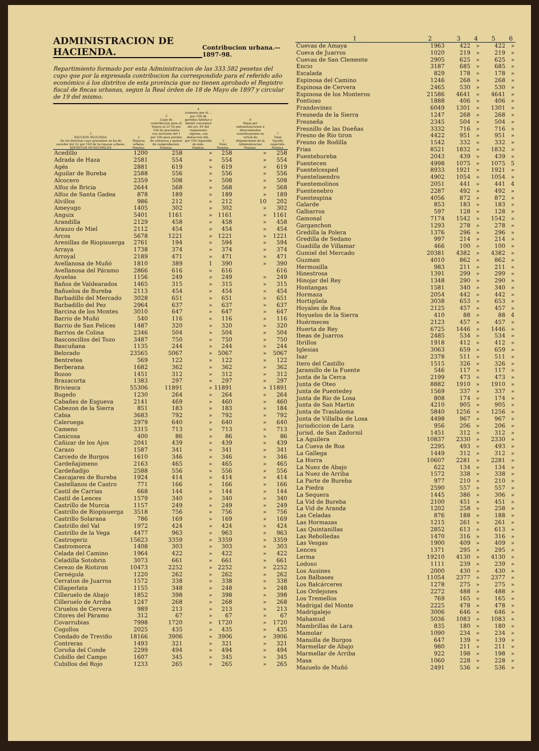ADMINISTRACION DE HACIENDA.
Contribucion urbana.—1897-98.
Repartimiento formado por esta Administracion de las 333.582 pesetas del cupo que por la expresada contribucion ha correspondido para el referido año económico á los distritos de esta provincia que no tienen aprobado el Registro fiscal de fincas urbanas, segun la Real órden de 18 de Mayo de 1897 y circular de 19 del mismo.
| 1 SECCION SEGUNDA. De los distritos cuyo gravámen no ha de exceder del 25 por 100 de la riqueza urbana. DISTRITOS MUNICIPALES. | 2 Riqueza urbana. Pesetas. | 3 Cupo de contribucion para el Tesoro al 21'50 por 100 de gravámen con inclusion del 1 por 100 para premio de cobranza y gastos de comprobacion. Pesetas. | 4 Aumento por el ... por 100 de partidas fallidas y demás conceptos del art. 84 del reglamento vigente, con deduccion del.. por 100 repartido de más. Pesetas. | 5 Total. Pesetas. | 6 Bajas por indemnizaciones á determinados contribuyentes en virtud de disposiciones de la Administracion Pesetas. | 7 Total líquido repartido. Pesetas. |
| --- | --- | --- | --- | --- | --- | --- |
| Acedillo | 1200 | 258 | » | 258 | » | 258 |
| Adrada de Haza | 2581 | 554 | » | 554 | » | 554 |
| Agés | 2881 | 619 | » | 619 | » | 619 |
| Aguilar de Bureba | 2588 | 556 | » | 556 | » | 556 |
| Alcocero | 2359 | 508 | » | 508 | » | 508 |
| Alfoz de Bricia | 2644 | 568 | » | 568 | » | 568 |
| Alfoz de Santa Gadea | 878 | 189 | » | 189 | » | 189 |
| Alvillos | 986 | 212 | » | 212 | 10 | 202 |
| Ameyugo | 1405 | 302 | » | 302 | » | 302 |
| Anguix | 5401 | 1161 | » | 1161 | » | 1161 |
| Arandilla | 2129 | 458 | » | 458 | » | 458 |
| Arauzo de Miel | 2112 | 454 | » | 454 | » | 454 |
| Arcos | 5678 | 1221 | » | 1221 | » | 1221 |
| Arenillas de Riopisuerga | 2761 | 194 | » | 594 | » | 594 |
| Arraya | 1738 | 374 | » | 374 | » | 374 |
| Arroyal | 2189 | 471 | » | 471 | » | 471 |
| Avellanosa de Muñó | 1810 | 389 | 1 | 390 | » | 390 |
| Avellanosa del Páramo | 2866 | 616 | » | 616 | | 616 |
| Ayuelas | 1156 | 249 | » | 249 | » | 249 |
| Baños de Valdearados | 1465 | 315 | » | 315 | » | 315 |
| Bañuelos de Bureba | 2113 | 454 | » | 454 | » | 454 |
| Barbadillo del Mercado | 3028 | 651 | » | 651 | » | 651 |
| Barbadillo del Pez | 2964 | 637 | » | 637 | » | 637 |
| Barcina de los Montes | 3010 | 647 | » | 647 | » | 647 |
| Barrio de Muñó | 540 | 116 | « | 116 | » | 116 |
| Barrio de San Felices | 1487 | 320 | » | 320 | » | 320 |
| Barrios de Colina | 2346 | 504 | » | 504 | » | 504 |
| Basconcillos del Tozo | 3487 | 750 | » | 750 | » | 750 |
| Bascuñana | 1135 | 244 | » | 244 | » | 244 |
| Belorado | 23565 | 5067 | » | 5067 | » | 5067 |
| Bentretea | 569 | 122 | » | 122 | » | 122 |
| Berberana | 1682 | 362 | » | 362 | » | 362 |
| Bozoo | 1451 | 312 | » | 312 | » | 312 |
| Brazacorta | 1383 | 297 | » | 297 | » | 297 |
| Briviesca | 55306 | 11891 | » | 11891 | » | 11891 |
| Bugedo | 1230 | 264 | » | 264 | » | 264 |
| Cabañes de Esgueva | 2141 | 469 | » | 460 | » | 460 |
| Cabezon de la Sierra | 851 | 183 | » | 183 | » | 184 |
| Cabia | 3683 | 792 | » | 792 | » | 792 |
| Caleruega | 2979 | 640 | » | 640 | » | 640 |
| Cameno | 3315 | 713 | » | 713 | » | 713 |
| Canicosa | 400 | 86 | » | 86 | » | 86 |
| Cañizar de los Ajos | 2041 | 439 | » | 439 | » | 439 |
| Carazo | 1587 | 341 | » | 341 | » | 341 |
| Carcedo de Burgos | 1610 | 346 | » | 346 | » | 346 |
| Cardeñajimeno | 2163 | 465 | » | 465 | » | 465 |
| Cardeñadijo | 2588 | 556 | » | 556 | » | 556 |
| Cascajares de Bureba | 1924 | 414 | » | 414 | » | 414 |
| Castellanos de Castro | 771 | 166 | » | 166 | » | 166 |
| Castil de Carrias | 668 | 144 | » | 144 | » | 144 |
| Castil de Lences | 1579 | 340 | » | 340 | » | 340 |
| Castrillo de Murcia | 1157 | 249 | » | 249 | » | 249 |
| Castrillo de Riopisuerga | 3518 | 756 | » | 756 | » | 756 |
| Castrillo Solarana | 786 | 169 | » | 169 | » | 169 |
| Castrillo del Val | 1972 | 424 | » | 424 | » | 424 |
| Castrillo de la Vega | 4477 | 963 | » | 963 | » | 963 |
| Castrogeriz | 15623 | 3359 | » | 3359 | » | 3359 |
| Castromorca | 1408 | 303 | » | 303 | » | 303 |
| Celada del Camino | 1964 | 422 | » | 422 | » | 422 |
| Celadilla Sotobrin | 3073 | 661 | » | 661 | » | 661 |
| Cerezo de Riotiron | 10473 | 2252 | » | 2252 | » | 2252 |
| Cernégula | 1220 | 262 | » | 262 | » | 262 |
| Cerraton de Juarros | 1572 | 338 | » | 338 | » | 338 |
| Cillaperlata | 1155 | 348 | » | 248 | » | 248 |
| Cilleruelo de Abajo | 1852 | 398 | » | 398 | » | 398 |
| Cilleruelo de Arriba | 1247 | 268 | » | 268 | » | 268 |
| Ciruelos de Cervera | 989 | 213 | » | 213 | » | 213 |
| Citores del Páramo | 312 | 67 | » | 67 | » | 67 |
| Covarrubias | 7998 | 1720 | » | 1720 | » | 1720 |
| Cogollos | 2025 | 435 | » | 435 | » | 435 |
| Condado de Treviño | 18166 | 3906 | » | 3906 | » | 3906 |
| Contreras | 1493 | 321 | » | 321 | » | 321 |
| Coruña del Conde | 2299 | 494 | » | 494 | » | 494 |
| Cubillo del Campo | 1607 | 345 | » | 345 | » | 345 |
| Cubillos del Rojo | 1233 | 265 | » | 265 | » | 265 |
| 1 | 2 | 3 | 4 | 5 | 6 |
| --- | --- | --- | --- | --- | --- |
| Cuevas de Amaya | 1963 | 422 | » | 422 | » |
| Cueva de Juarros | 1020 | 219 | » | 219 | » |
| Cuevas de San Clemente | 2905 | 625 | » | 625 | » |
| Encio | 3187 | 685 | » | 685 | » |
| Escalada | 829 | 178 | » | 178 | » |
| Espinosa del Camino | 1246 | 268 | » | 268 | » |
| Espinosa de Cervera | 2465 | 530 | » | 530 | » |
| Espinosa de los Monteros | 21586 | 4641 | » | 4641 | » |
| Fontioso | 1888 | 406 | » | 406 | » |
| Frandovinez | 6049 | 1301 | » | 1301 | » |
| Fresneda de la Sierra | 1247 | 268 | » | 268 | » |
| Fresneña | 2345 | 504 | » | 504 | » |
| Fresnillo de las Dueñas | 3332 | 716 | » | 716 | » |
| Fresno de Rio tiron | 4422 | 951 | » | 951 | » |
| Fresno de Rodilla | 1542 | 332 | » | 332 | » |
| Frias | 8521 | 1832 | » | 1832 | » |
| Fuentebureba | 2043 | 439 | » | 439 | » |
| Fuentecen | 4998 | 1075 | » | 1075 | 5 |
| Fuentelcesped | 8933 | 1921 | » | 1921 | » |
| Fuentelisendro | 4902 | 1054 | » | 1054 | » |
| Fuentemolinos | 2051 | 441 | » | 441 | 4 |
| Fuentenebro | 2287 | 492 | » | 492 | » |
| Fuentespina | 4056 | 872 | » | 872 | » |
| Galarde | 853 | 183 | » | 183 | » |
| Galbarros | 597 | 128 | » | 128 | » |
| Gamonal | 7174 | 1542 | » | 1542 | » |
| Garganchon | 1293 | 278 | » | 278 | » |
| Gredilla la Polera | 1376 | 296 | » | 296 | » |
| Gredilla de Sedano | 997 | 214 | » | 214 | » |
| Guadilla de Villamar | 466 | 100 | » | 100 | » |
| Gumiel del Mercado | 20381 | 4382 | » | 4382 | » |
| Guzman | 4010 | 862 | » | 862 | » |
| Hermosilla | 983 | 211 | » | 211 | » |
| Hinestrosa | 1391 | 299 | » | 299 | » |
| Hinojar del Rey | 1348 | 290 | » | 290 | » |
| Hontangas | 1581 | 340 | » | 340 | » |
| Hormaza | 2054 | 442 | » | 442 | » |
| Hortigüela | 3038 | 653 | » | 653 | » |
| Hoyales de Roa | 2125 | 457 | » | 457 | » |
| Hoyuelos de la Sierra | 410 | 88 | » | 88 | 4 |
| Huérmeces | 2123 | 457 | » | 457 | » |
| Huerta de Rey | 6725 | 1446 | » | 1446 | » |
| Ibeas de Juarros | 2485 | 534 | » | 534 | » |
| Ibrillos | 1918 | 412 | » | 412 | » |
| Iglesias | 3063 | 659 | » | 659 | » |
| Isar | 2378 | 511 | » | 511 | » |
| Itero del Castillo | 1515 | 326 | » | 326 | » |
| Jaramillo de la Fuente | 546 | 117 | » | 117 | » |
| Junta de la Cerca | 2199 | 473 | » | 473 | » |
| Junta de Oteo | 8882 | 1910 | » | 1910 | » |
| Junta de Puentedey | 1569 | 337 | » | 337 | » |
| Junta de Rio de Losa | 808 | 174 | » | 174 | » |
| Junta de San Martin | 4210 | 905 | » | 905 | » |
| Junta de Traslaloma | 5840 | 1256 | » | 1256 | » |
| Junta de Villalba de Losa | 4498 | 967 | » | 967 | » |
| Jurisdiccion de Lara | 956 | 206 | » | 206 | » |
| Jurisd. de San Zadornil | 1451 | 312 | » | 312 | » |
| La Aguilera | 10837 | 2330 | » | 2330 | » |
| La Cueva de Roa | 2295 | 493 | » | 493 | » |
| La Gallega | 1449 | 312 | » | 312 | » |
| La Horra | 10607 | 2281 | » | 2281 | » |
| La Nuez de Abajo | 622 | 134 | » | 134 | » |
| La Nuez de Arriba | 1572 | 338 | » | 338 | » |
| La Parte de Bureba | 977 | 210 | » | 210 | » |
| La Piedra | 2590 | 557 | » | 557 | » |
| La Sequera | 1445 | 386 | » | 306 | » |
| La Vid de Bureba | 2100 | 451 | » | 451 | » |
| La Vid de Aranda | 1202 | 258 | » | 258 | » |
| Las Celadas | 876 | 188 | » | 188 | » |
| Las Hormazas | 1215 | 261 | » | 261 | » |
| Las Quintanillas | 2852 | 613 | » | 613 | » |
| Las Rebolledas | 1470 | 316 | » | 316 | » |
| Las Vesgas | 1900 | 409 | » | 409 | » |
| Lences | 1371 | 295 | » | 295 | » |
| Lerma | 19210 | 4130 | » | 4130 | » |
| Lodoso | 1111 | 239 | » | 239 | » |
| Los Ausines | 2000 | 430 | » | 430 | » |
| Los Balbases | 11054 | 2377 | » | 2377 | » |
| Los Balcárceres | 1278 | 275 | » | 275 | » |
| Los Ordejones | 2272 | 488 | » | 488 | » |
| Los Tremellos | 769 | 165 | » | 165 | » |
| Madrigal del Monte | 2225 | 478 | » | 478 | » |
| Madrigalejo | 3006 | 646 | » | 646 | » |
| Mahamud | 5036 | 1083 | » | 1083 | » |
| Mambrillas de Lara | 835 | 180 | » | 180 | » |
| Mamolar | 1090 | 234 | » | 234 | » |
| Mansilla de Burgos | 647 | 139 | » | 139 | » |
| Marmellar de Abajo | 980 | 211 | » | 211 | » |
| Marmellar de Arriba | 922 | 198 | » | 198 | » |
| Masa | 1060 | 228 | » | 228 | » |
| Mazuelo de Muñó | 2491 | 536 | » | 536 | » |